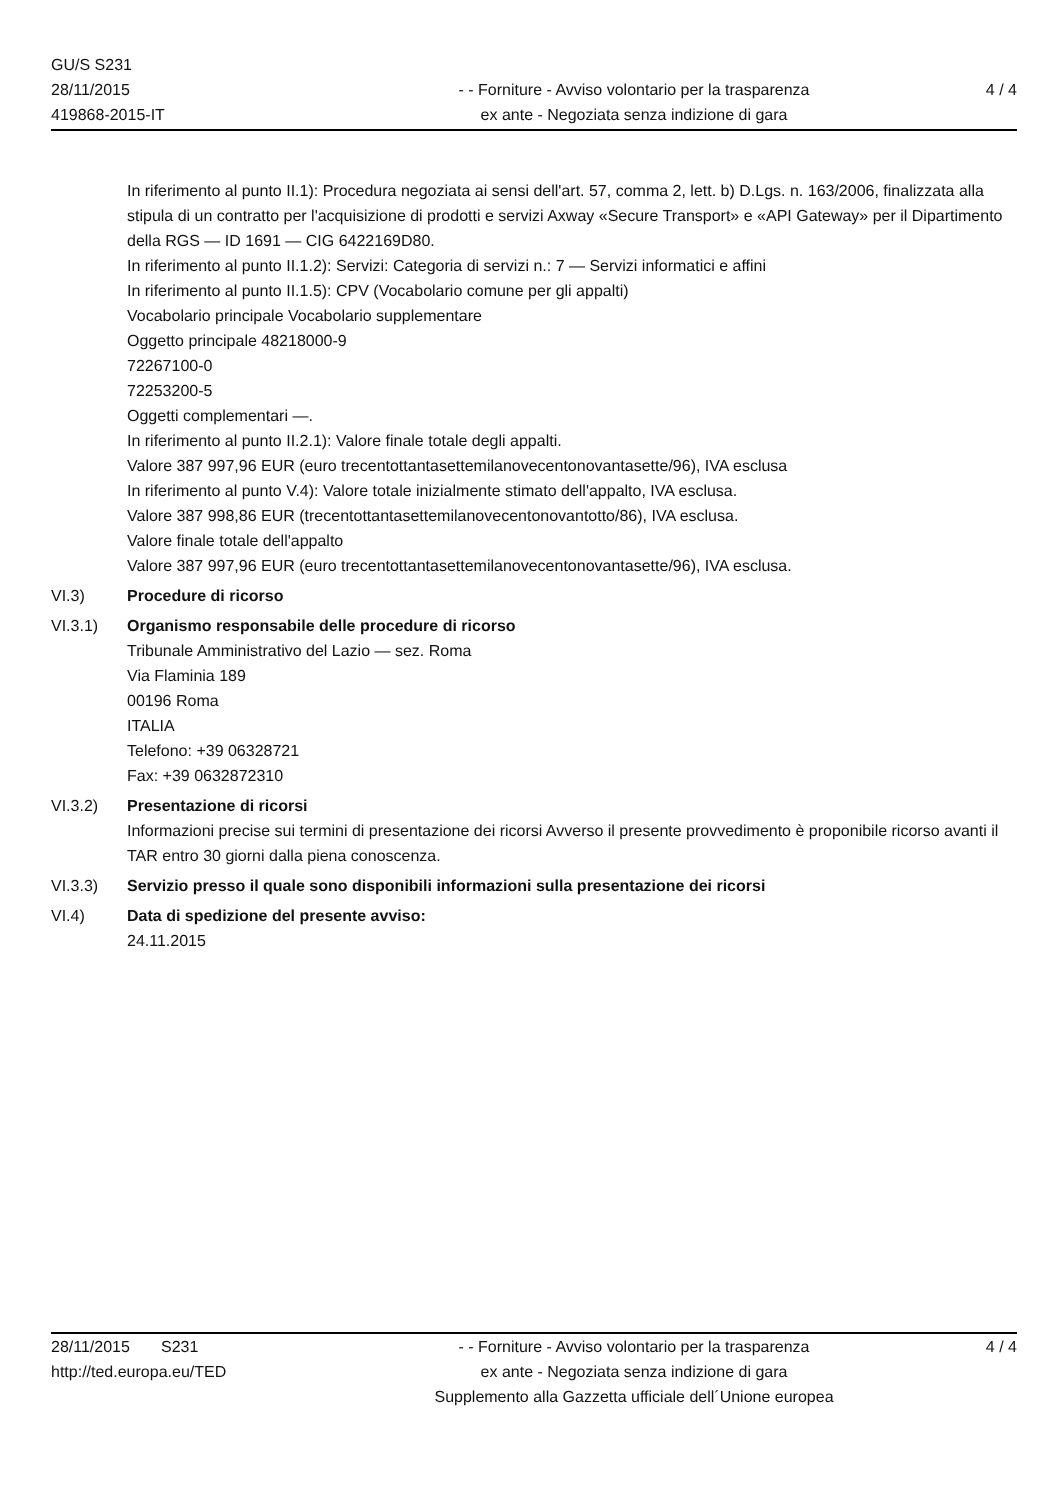GU/S S231
28/11/2015
419868-2015-IT
- - Forniture - Avviso volontario per la trasparenza
ex ante - Negoziata senza indizione di gara
4 / 4
In riferimento al punto II.1): Procedura negoziata ai sensi dell'art. 57, comma 2, lett. b) D.Lgs. n. 163/2006, finalizzata alla stipula di un contratto per l'acquisizione di prodotti e servizi Axway «Secure Transport» e «API Gateway» per il Dipartimento della RGS — ID 1691 — CIG 6422169D80.
In riferimento al punto II.1.2): Servizi: Categoria di servizi n.: 7 — Servizi informatici e affini
In riferimento al punto II.1.5): CPV (Vocabolario comune per gli appalti)
Vocabolario principale Vocabolario supplementare
Oggetto principale 48218000-9
72267100-0
72253200-5
Oggetti complementari —.
In riferimento al punto II.2.1): Valore finale totale degli appalti.
Valore 387 997,96 EUR (euro trecentottantasettemilanovecentonovantasette/96), IVA esclusa
In riferimento al punto V.4): Valore totale inizialmente stimato dell'appalto, IVA esclusa.
Valore 387 998,86 EUR (trecentottantasettemilanovecentonovantotto/86), IVA esclusa.
Valore finale totale dell'appalto
Valore 387 997,96 EUR (euro trecentottantasettemilanovecentonovantasette/96), IVA esclusa.
VI.3) Procedure di ricorso
VI.3.1) Organismo responsabile delle procedure di ricorso
Tribunale Amministrativo del Lazio — sez. Roma
Via Flaminia 189
00196 Roma
ITALIA
Telefono: +39 06328721
Fax: +39 0632872310
VI.3.2) Presentazione di ricorsi
Informazioni precise sui termini di presentazione dei ricorsi Avverso il presente provvedimento è proponibile ricorso avanti il TAR entro 30 giorni dalla piena conoscenza.
VI.3.3) Servizio presso il quale sono disponibili informazioni sulla presentazione dei ricorsi
VI.4) Data di spedizione del presente avviso:
24.11.2015
28/11/2015 S231
http://ted.europa.eu/TED
- - Forniture - Avviso volontario per la trasparenza
ex ante - Negoziata senza indizione di gara
Supplemento alla Gazzetta ufficiale dell´Unione europea
4 / 4